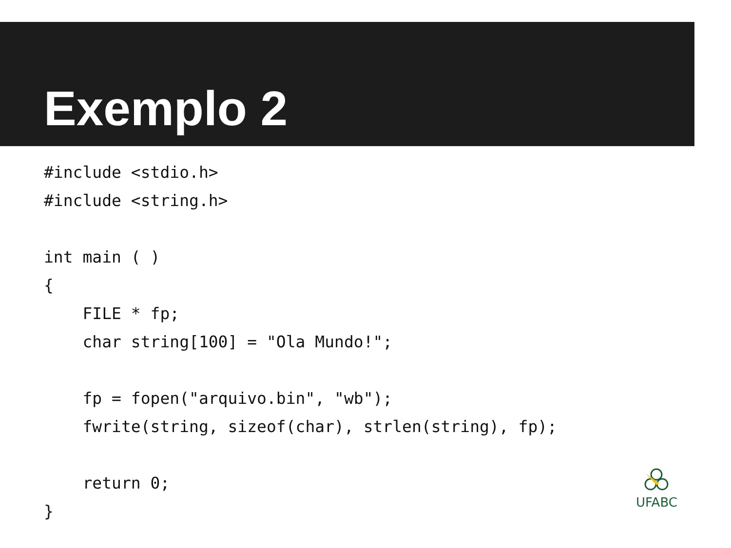Exemplo 2
#include <stdio.h>
#include <string.h>

int main ( )
{
    FILE * fp;
    char string[100] = "Ola Mundo!";

    fp = fopen("arquivo.bin", "wb");
    fwrite(string, sizeof(char), strlen(string), fp);

    return 0;
}
UFABC